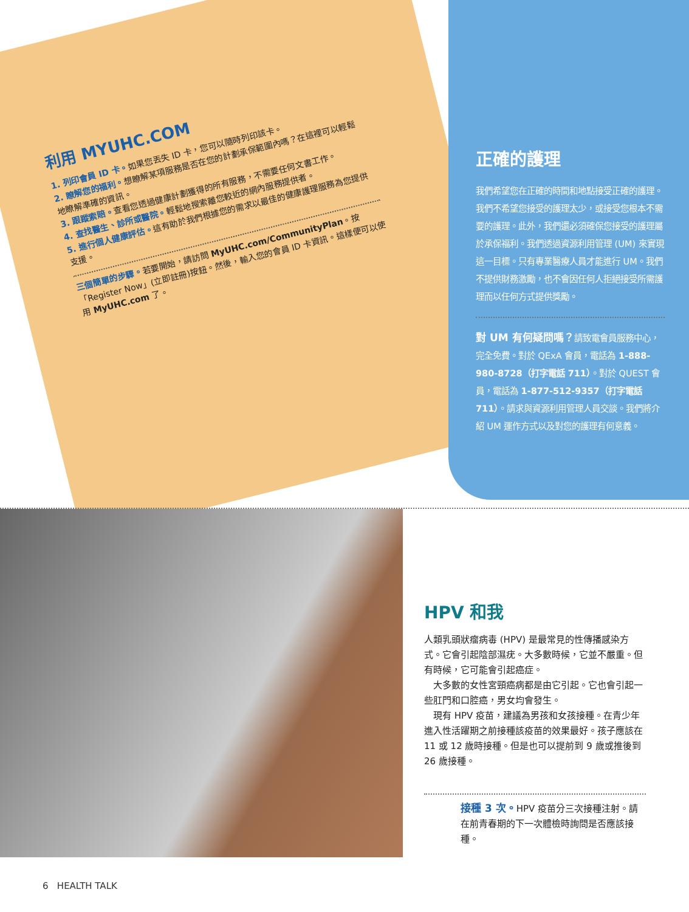利用 MYUHC.COM
1. 列印會員 ID 卡。如果您丟失 ID 卡，您可以隨時列印該卡。
2. 瞭解您的福利。想瞭解某項服務是否在您的計劃承保範圍內嗎？在這裡可以輕鬆地瞭解準確的資訊。
3. 跟蹤索賠。查看您透過健康計劃獲得的所有服務，不需要任何文書工作。
4. 查找醫生、診所或醫院。輕鬆地搜索離您較近的網內服務提供者。
5. 進行個人健康評估。這有助於我們根據您的需求以最佳的健康護理服務為您提供支援。
三個簡單的步驟。若要開始，請訪問 MyUHC.com/CommunityPlan。按「Register Now」(立即註冊)按鈕。然後，輸入您的會員 ID 卡資訊。這樣便可以使用 MyUHC.com 了。
正確的護理
我們希望您在正確的時間和地點接受正確的護理。我們不希望您接受的護理太少，或接受您根本不需要的護理。此外，我們還必須確保您接受的護理屬於承保福利。我們透過資源利用管理 (UM) 來實現這一目標。只有專業醫療人員才能進行 UM。我們不提供財務激勵，也不會因任何人拒絕接受所需護理而以任何方式提供獎勵。
對 UM 有何疑問嗎？請致電會員服務中心，完全免費。對於 QExA 會員，電話為 1-888-980-8728（打字電話 711）。對於 QUEST 會員，電話為 1-877-512-9357（打字電話 711）。請求與資源利用管理人員交談。我們將介紹 UM 運作方式以及對您的護理有何意義。
HPV 和我
人類乳頭狀瘤病毒 (HPV) 是最常見的性傳播感染方式。它會引起陰部濕疣。大多數時候，它並不嚴重。但有時候，它可能會引起癌症。
　大多數的女性宮頸癌病都是由它引起。它也會引起一些肛門和口腔癌，男女均會發生。
　現有 HPV 疫苗，建議為男孩和女孩接種。在青少年進入性活躍期之前接種該疫苗的效果最好。孩子應該在 11 或 12 歲時接種。但是也可以提前到 9 歲或推後到 26 歲接種。
接種 3 次。HPV 疫苗分三次接種注射。請在前青春期的下一次體檢時詢問是否應該接種。
6 HEALTH TALK